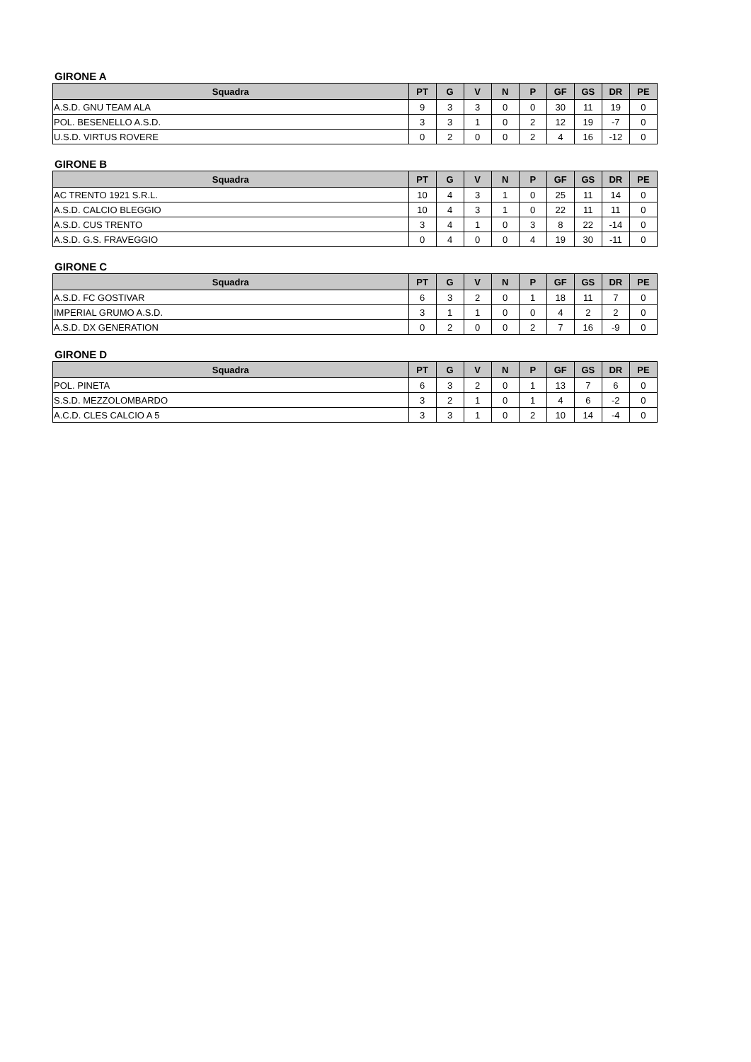GIRONE A
| Squadra | PT | G | V | N | P | GF | GS | DR | PE |
| --- | --- | --- | --- | --- | --- | --- | --- | --- | --- |
| A.S.D. GNU TEAM ALA | 9 | 3 | 3 | 0 | 0 | 30 | 11 | 19 | 0 |
| POL. BESENELLO A.S.D. | 3 | 3 | 1 | 0 | 2 | 12 | 19 | -7 | 0 |
| U.S.D. VIRTUS ROVERE | 0 | 2 | 0 | 0 | 2 | 4 | 16 | -12 | 0 |
GIRONE B
| Squadra | PT | G | V | N | P | GF | GS | DR | PE |
| --- | --- | --- | --- | --- | --- | --- | --- | --- | --- |
| AC TRENTO 1921 S.R.L. | 10 | 4 | 3 | 1 | 0 | 25 | 11 | 14 | 0 |
| A.S.D. CALCIO BLEGGIO | 10 | 4 | 3 | 1 | 0 | 22 | 11 | 11 | 0 |
| A.S.D. CUS TRENTO | 3 | 4 | 1 | 0 | 3 | 8 | 22 | -14 | 0 |
| A.S.D. G.S. FRAVEGGIO | 0 | 4 | 0 | 0 | 4 | 19 | 30 | -11 | 0 |
GIRONE C
| Squadra | PT | G | V | N | P | GF | GS | DR | PE |
| --- | --- | --- | --- | --- | --- | --- | --- | --- | --- |
| A.S.D. FC GOSTIVAR | 6 | 3 | 2 | 0 | 1 | 18 | 11 | 7 | 0 |
| IMPERIAL GRUMO A.S.D. | 3 | 1 | 1 | 0 | 0 | 4 | 2 | 2 | 0 |
| A.S.D. DX GENERATION | 0 | 2 | 0 | 0 | 2 | 7 | 16 | -9 | 0 |
GIRONE D
| Squadra | PT | G | V | N | P | GF | GS | DR | PE |
| --- | --- | --- | --- | --- | --- | --- | --- | --- | --- |
| POL. PINETA | 6 | 3 | 2 | 0 | 1 | 13 | 7 | 6 | 0 |
| S.S.D. MEZZOLOMBARDO | 3 | 2 | 1 | 0 | 1 | 4 | 6 | -2 | 0 |
| A.C.D. CLES CALCIO A 5 | 3 | 3 | 1 | 0 | 2 | 10 | 14 | -4 | 0 |